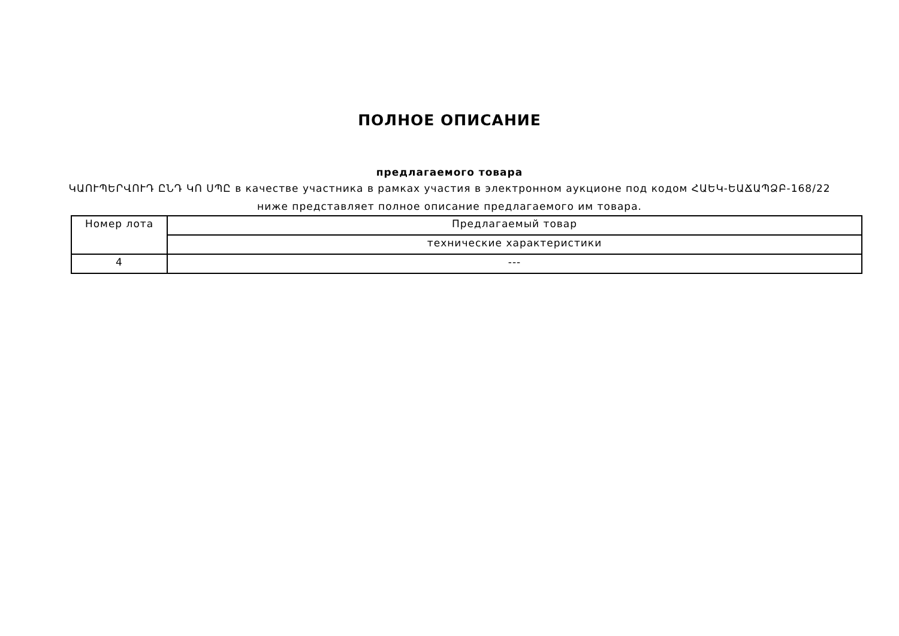ПОЛНОЕ ОПИСАНИЕ
предлагаемого товара
ԿԱՈՒՊԵՐՎՈՒԴ ԸՆԴ ԿՈ ՍՊԸ в качестве участника в рамках участия в электронном аукционе под кодом ՀԱԵԿ-ԵԱՃԱՊՁԲ-168/22
ниже представляет полное описание предлагаемого им товара.
| Номер лота | Предлагаемый товар |
| | технические характеристики |
| 4 | --- |